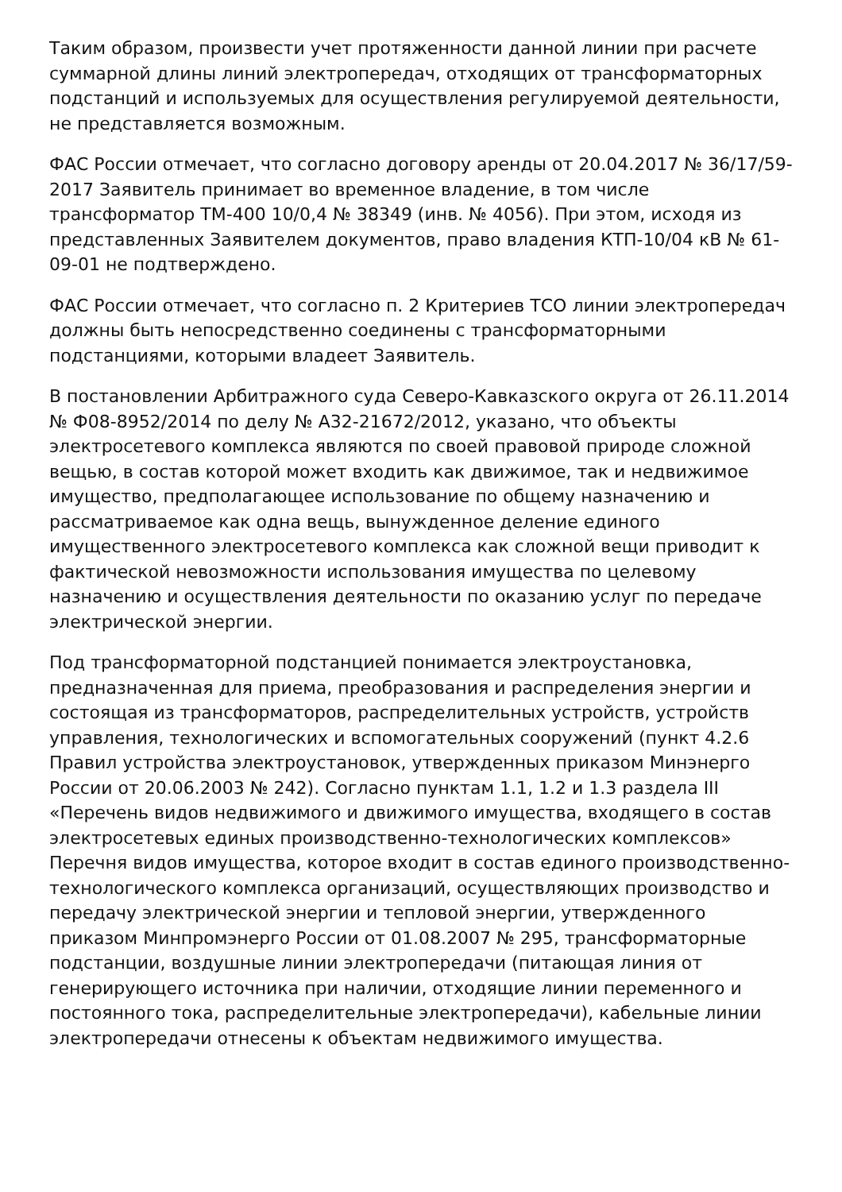Таким образом, произвести учет протяженности данной линии при расчете суммарной длины линий электропередач, отходящих от трансформаторных подстанций и используемых для осуществления регулируемой деятельности, не представляется возможным.
ФАС России отмечает, что согласно договору аренды от 20.04.2017 № 36/17/59-2017 Заявитель принимает во временное владение, в том числе трансформатор ТМ-400 10/0,4 № 38349 (инв. № 4056). При этом, исходя из представленных Заявителем документов, право владения КТП-10/04 кВ № 61-09-01 не подтверждено.
ФАС России отмечает, что согласно п. 2 Критериев ТСО линии электропередач должны быть непосредственно соединены с трансформаторными подстанциями, которыми владеет Заявитель.
В постановлении Арбитражного суда Северо-Кавказского округа от 26.11.2014 № Ф08-8952/2014 по делу № А32-21672/2012, указано, что объекты электросетевого комплекса являются по своей правовой природе сложной вещью, в состав которой может входить как движимое, так и недвижимое имущество, предполагающее использование по общему назначению и рассматриваемое как одна вещь, вынужденное деление единого имущественного электросетевого комплекса как сложной вещи приводит к фактической невозможности использования имущества по целевому назначению и осуществления деятельности по оказанию услуг по передаче электрической энергии.
Под трансформаторной подстанцией понимается электроустановка, предназначенная для приема, преобразования и распределения энергии и состоящая из трансформаторов, распределительных устройств, устройств управления, технологических и вспомогательных сооружений (пункт 4.2.6 Правил устройства электроустановок, утвержденных приказом Минэнерго России от 20.06.2003 № 242). Согласно пунктам 1.1, 1.2 и 1.3 раздела III «Перечень видов недвижимого и движимого имущества, входящего в состав электросетевых единых производственно-технологических комплексов» Перечня видов имущества, которое входит в состав единого производственно-технологического комплекса организаций, осуществляющих производство и передачу электрической энергии и тепловой энергии, утвержденного приказом Минпромэнерго России от 01.08.2007 № 295, трансформаторные подстанции, воздушные линии электропередачи (питающая линия от генерирующего источника при наличии, отходящие линии переменного и постоянного тока, распределительные электропередачи), кабельные линии электропередачи отнесены к объектам недвижимого имущества.